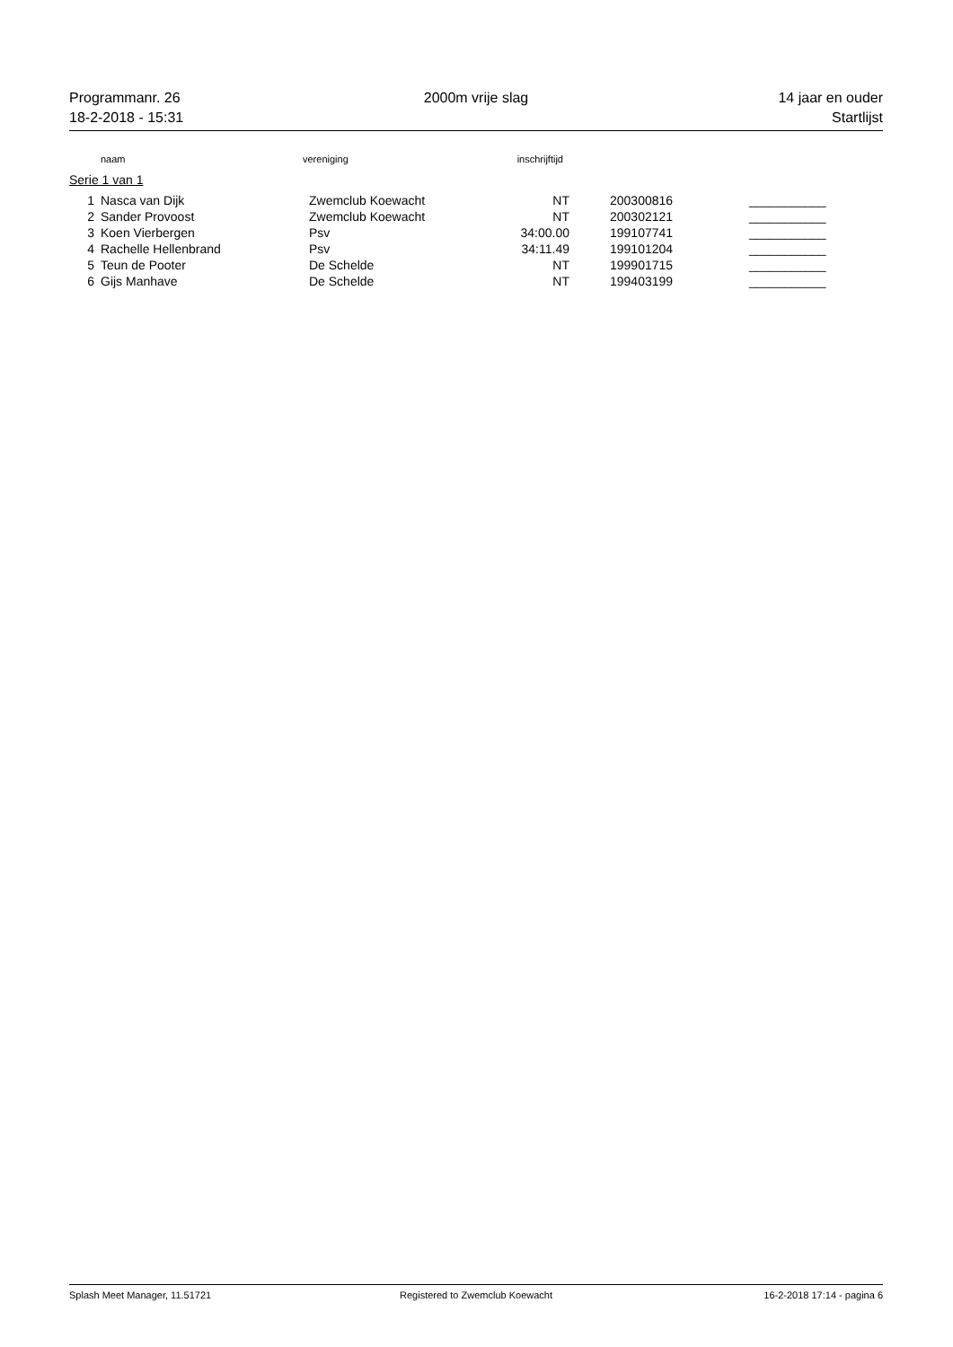Programmanr. 26 2000m vrije slag 14 jaar en ouder
18-2-2018 - 15:31 Startlijst
| | naam | vereniging | inschrijftijd | | |
| --- | --- | --- | --- | --- | --- |
Serie 1 van 1
| 1 | Nasca van Dijk | Zwemclub Koewacht | NT | | 200300816 | ___________ |
| 2 | Sander Provoost | Zwemclub Koewacht | NT | | 200302121 | ___________ |
| 3 | Koen Vierbergen | Psv | 34:00.00 | | 199107741 | ___________ |
| 4 | Rachelle Hellenbrand | Psv | 34:11.49 | | 199101204 | ___________ |
| 5 | Teun de Pooter | De Schelde | NT | | 199901715 | ___________ |
| 6 | Gijs Manhave | De Schelde | NT | | 199403199 | ___________ |
Splash Meet Manager, 11.51721 Registered to Zwemclub Koewacht
16-2-2018 17:14 - pagina 6